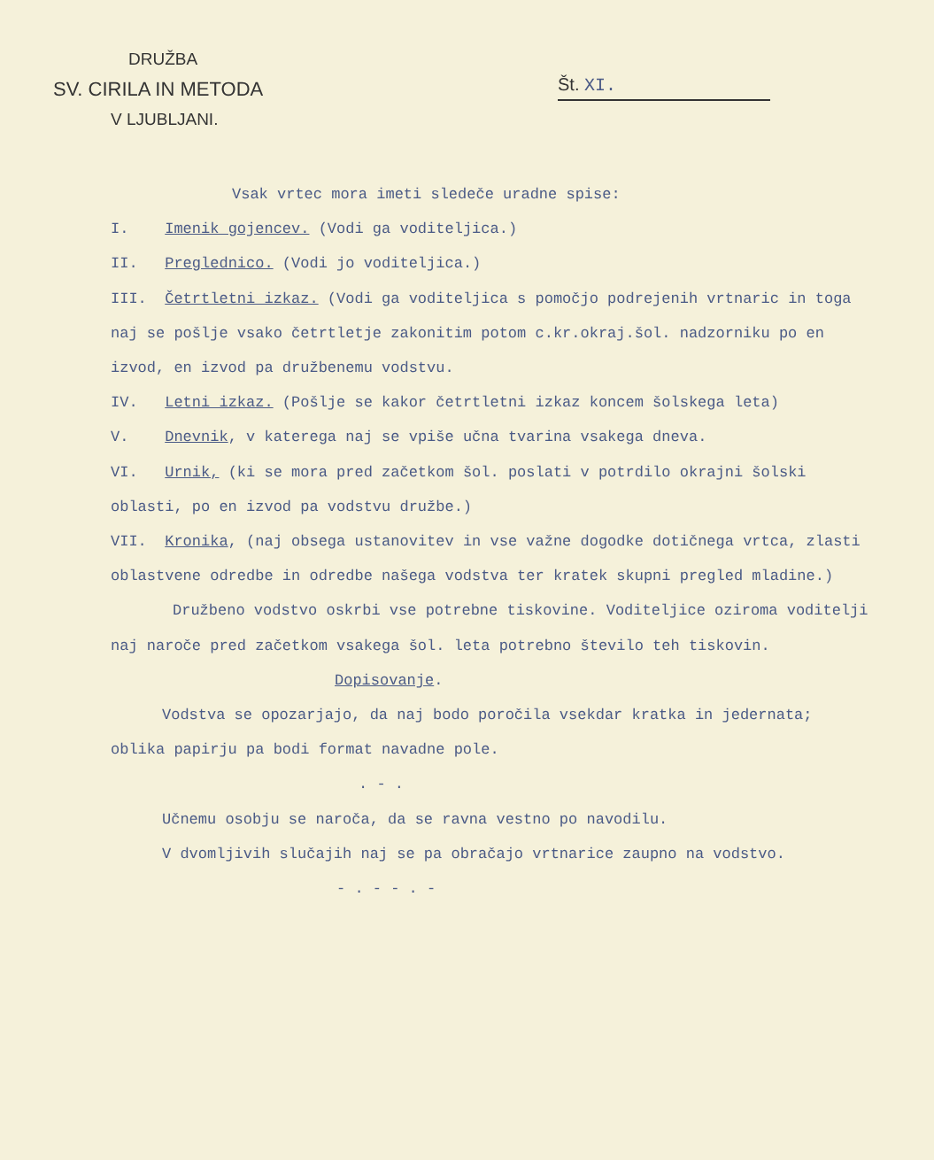DRUŽBA
SV. CIRILA IN METODA
V LJUBLJANI.
Št. XI.
Vsak vrtec mora imeti sledeče uradne spise:
I. Imenik gojencev. (Vodi ga voditeljica.)
II. Preglednico. (Vodi jo voditeljica.)
III. Četrtletni izkaz. (Vodi ga voditeljica s pomočjo podrejenih vrtnaric in toga naj se pošlje vsako četrtletje zakonitim potom c.kr.okraj.šol. nadzorniku po en izvod, en izvod pa družbenemu vodstvu.
IV. Letni izkaz. (Pošlje se kakor četrtletni izkaz koncem šolskega leta)
V. Dnevnik, v katerega naj se vpiše učna tvarina vsakega dneva.
VI. Urnik, (ki se mora pred začetkom šol. poslati v potrdilo okrajni šolski oblasti, po en izvod pa vodstvu družbe.)
VII. Kronika, (naj obsega ustanovitev in vse važne dogodke dotičnega vrtca, zlasti oblastvene odredbe in odredbe našega vodstva ter kratek skupni pregled mladine.)
Družbeno vodstvo oskrbi vse potrebne tiskovine. Voditeljice oziroma voditelji naj naroče pred začetkom vsakega šol. leta potrebno število teh tiskovin.
Dopisovanje.
Vodstva se opozarjajo, da naj bodo poročila vsekdar kratka in jedernata; oblika papirju pa bodi format navadne pole.
. - .
Učnemu osobju se naroča, da se ravna vestno po navodilu.
V dvomljivih slučajih naj se pa obračajo vrtnarice zaupno na vodstvo.
- . - - . -